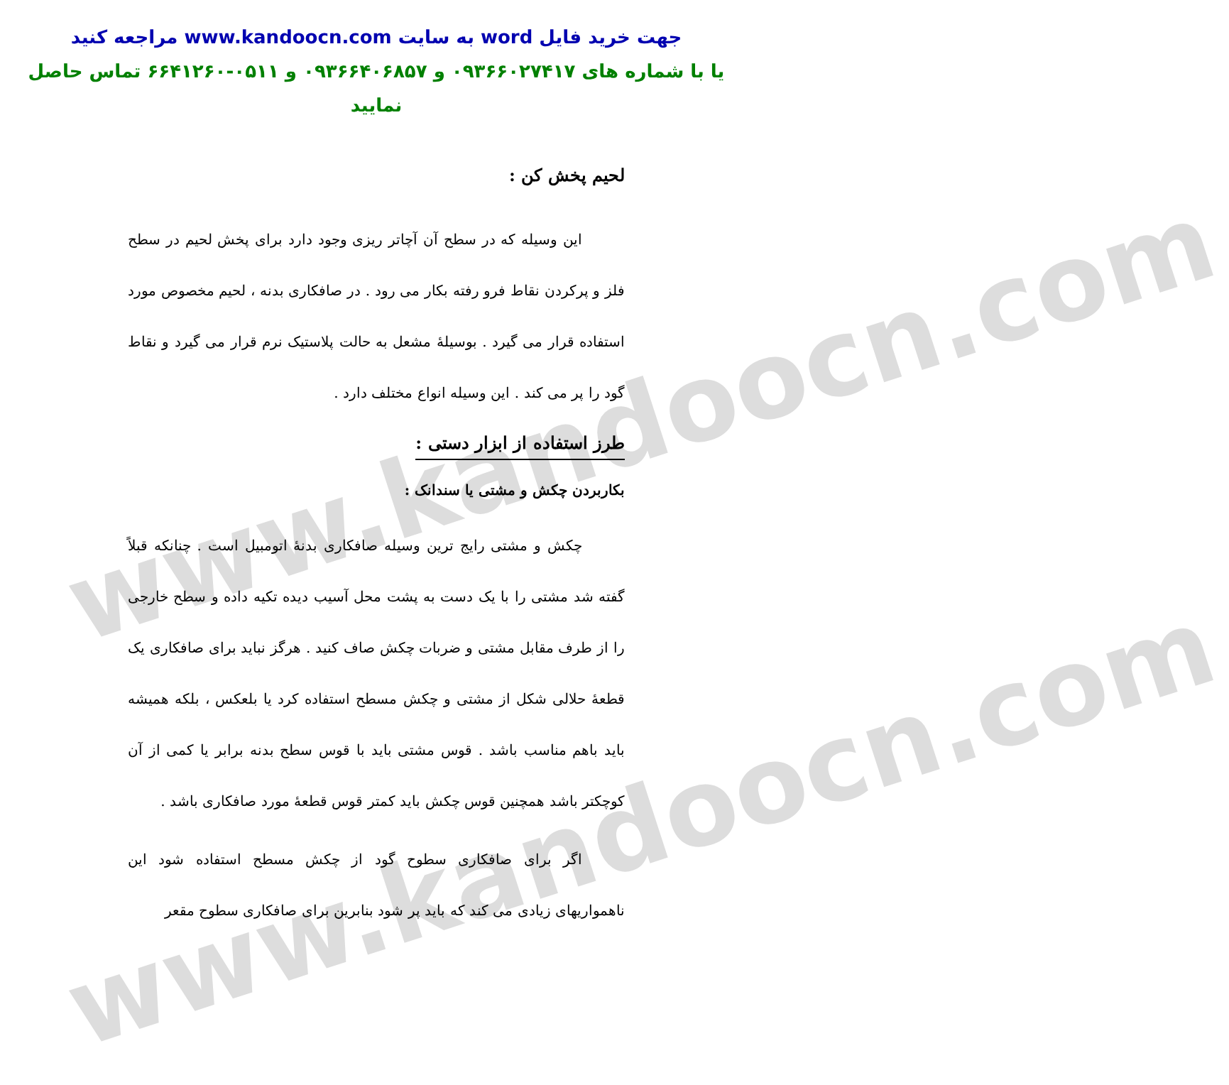www.kandoocn.com
www.kandoocn.com
جهت خرید فایل word به سایت www.kandoocn.com مراجعه کنید
یا با شماره های ۰۹۳۶۶۰۲۷۴۱۷ و ۰۹۳۶۶۴۰۶۸۵۷ و ۰۵۱۱-۶۶۴۱۲۶۰ تماس حاصل نمایید
لحیم پخش کن :
این وسیله که در سطح آن آچاتر ریزی وجود دارد برای پخش لحیم در سطح فلز و پرکردن نقاط فرو رفته بکار می رود . در صافکاری بدنه ، لحیم مخصوص مورد استفاده قرار می گیرد . بوسیلهٔ مشعل به حالت پلاستیک نرم قرار می گیرد و نقاط گود را پر می کند . این وسیله انواع مختلف دارد .
طرز استفاده از ابزار دستی :
بکاربردن چکش و مشتی یا سندانک :
چکش و مشتی رایج ترین وسیله صافکاری بدنهٔ اتومبیل است . چنانکه قبلاً گفته شد مشتی را با یک دست به پشت محل آسیب دیده تکیه داده و سطح خارجی را از طرف مقابل مشتی و ضربات چکش صاف کنید . هرگز نباید برای صافکاری یک قطعهٔ حلالی شکل از مشتی و چکش مسطح استفاده کرد یا بلعکس ، بلکه همیشه باید باهم مناسب باشد . قوس مشتی باید با قوس سطح بدنه برابر یا کمی از آن کوچکتر باشد همچنین قوس چکش باید کمتر قوس قطعهٔ مورد صافکاری باشد .
اگر برای صافکاری سطوح گود از چکش مسطح استفاده شود این ناهمواریهای زیادی می کند که باید پر شود بنابرین برای صافکاری سطوح مقعر